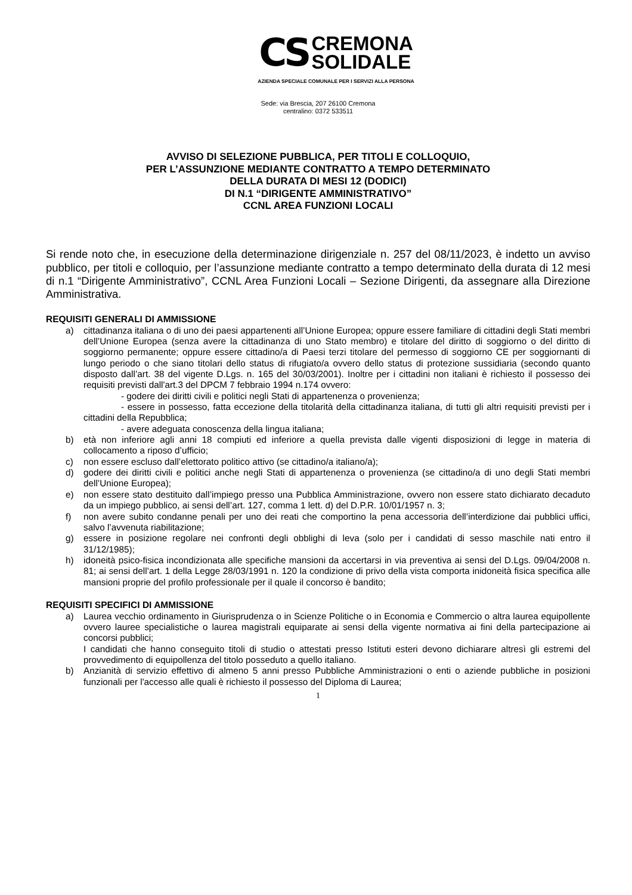CS
CREMONA
SOLIDALE
AZIENDA SPECIALE COMUNALE PER I SERVIZI ALLA PERSONA
Sede: via Brescia, 207 26100 Cremona
centralino: 0372 533511
AVVISO DI SELEZIONE PUBBLICA, PER TITOLI E COLLOQUIO,
PER L’ASSUNZIONE MEDIANTE CONTRATTO A TEMPO DETERMINATO
DELLA DURATA DI MESI 12 (DODICI)
DI N.1 “DIRIGENTE AMMINISTRATIVO”
CCNL AREA FUNZIONI LOCALI
Si rende noto che, in esecuzione della determinazione dirigenziale n. 257 del 08/11/2023, è indetto un avviso pubblico, per titoli e colloquio, per l’assunzione mediante contratto a tempo determinato della durata di 12 mesi di n.1 “Dirigente Amministrativo”, CCNL Area Funzioni Locali – Sezione Dirigenti, da assegnare alla Direzione Amministrativa.
REQUISITI GENERALI DI AMMISSIONE
a) cittadinanza italiana o di uno dei paesi appartenenti all’Unione Europea; oppure essere familiare di cittadini degli Stati membri dell’Unione Europea (senza avere la cittadinanza di uno Stato membro) e titolare del diritto di soggiorno o del diritto di soggiorno permanente; oppure essere cittadino/a di Paesi terzi titolare del permesso di soggiorno CE per soggiornanti di lungo periodo o che siano titolari dello status di rifugiato/a ovvero dello status di protezione sussidiaria (secondo quanto disposto dall’art. 38 del vigente D.Lgs. n. 165 del 30/03/2001). Inoltre per i cittadini non italiani è richiesto il possesso dei requisiti previsti dall'art.3 del DPCM 7 febbraio 1994 n.174 ovvero:
- godere dei diritti civili e politici negli Stati di appartenenza o provenienza;
- essere in possesso, fatta eccezione della titolarità della cittadinanza italiana, di tutti gli altri requisiti previsti per i cittadini della Repubblica;
- avere adeguata conoscenza della lingua italiana;
b) età non inferiore agli anni 18 compiuti ed inferiore a quella prevista dalle vigenti disposizioni di legge in materia di collocamento a riposo d’ufficio;
c) non essere escluso dall’elettorato politico attivo (se cittadino/a italiano/a);
d) godere dei diritti civili e politici anche negli Stati di appartenenza o provenienza (se cittadino/a di uno degli Stati membri dell’Unione Europea);
e) non essere stato destituito dall’impiego presso una Pubblica Amministrazione, ovvero non essere stato dichiarato decaduto da un impiego pubblico, ai sensi dell’art. 127, comma 1 lett. d) del D.P.R. 10/01/1957 n. 3;
f) non avere subito condanne penali per uno dei reati che comportino la pena accessoria dell’interdizione dai pubblici uffici, salvo l’avvenuta riabilitazione;
g) essere in posizione regolare nei confronti degli obblighi di leva (solo per i candidati di sesso maschile nati entro il 31/12/1985);
h) idoneità psico-fisica incondizionata alle specifiche mansioni da accertarsi in via preventiva ai sensi del D.Lgs. 09/04/2008 n. 81; ai sensi dell’art. 1 della Legge 28/03/1991 n. 120 la condizione di privo della vista comporta inidoneità fisica specifica alle mansioni proprie del profilo professionale per il quale il concorso è bandito;
REQUISITI SPECIFICI DI AMMISSIONE
a) Laurea vecchio ordinamento in Giurisprudenza o in Scienze Politiche o in Economia e Commercio o altra laurea equipollente ovvero lauree specialistiche o laurea magistrali equiparate ai sensi della vigente normativa ai fini della partecipazione ai concorsi pubblici;
I candidati che hanno conseguito titoli di studio o attestati presso Istituti esteri devono dichiarare altresì gli estremi del provvedimento di equipollenza del titolo posseduto a quello italiano.
b) Anzianità di servizio effettivo di almeno 5 anni presso Pubbliche Amministrazioni o enti o aziende pubbliche in posizioni funzionali per l'accesso alle quali è richiesto il possesso del Diploma di Laurea;
1